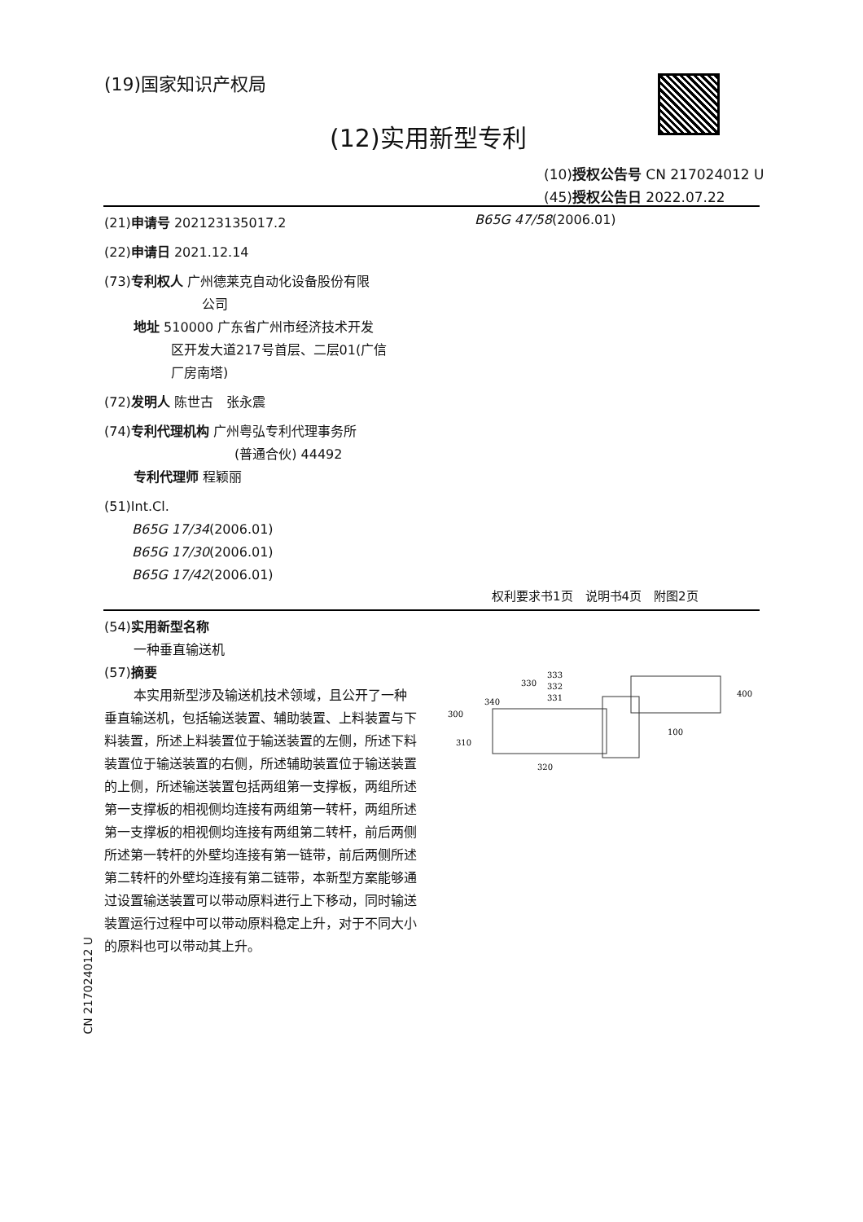(19)国家知识产权局
(12)实用新型专利
(10)授权公告号 CN 217024012 U
(45)授权公告日 2022.07.22
(21)申请号 202123135017.2
(22)申请日 2021.12.14
(73)专利权人 广州德莱克自动化设备股份有限
公司
地址 510000 广东省广州市经济技术开发
区开发大道217号首层、二层01(广信
厂房南塔)
(72)发明人 陈世古　张永震
(74)专利代理机构 广州粤弘专利代理事务所
(普通合伙) 44492
专利代理师 程颖丽
(51)Int.Cl.
B65G 17/34(2006.01)
B65G 17/30(2006.01)
B65G 17/42(2006.01)
B65G 47/58(2006.01)
权利要求书1页　说明书4页　附图2页
(54)实用新型名称
一种垂直输送机
(57)摘要
本实用新型涉及输送机技术领域，且公开了一种垂直输送机，包括输送装置、辅助装置、上料装置与下料装置，所述上料装置位于输送装置的左侧，所述下料装置位于输送装置的右侧，所述辅助装置位于输送装置的上侧，所述输送装置包括两组第一支撑板，两组所述第一支撑板的相视侧均连接有两组第一转杆，两组所述第一支撑板的相视侧均连接有两组第二转杆，前后两侧所述第一转杆的外壁均连接有第一链带，前后两侧所述第二转杆的外壁均连接有第二链带，本新型方案能够通过设置输送装置可以带动原料进行上下移动，同时输送装置运行过程中可以带动原料稳定上升，对于不同大小的原料也可以带动其上升。
300
340
330
333
332
331
310
320
100
400
CN 217024012 U